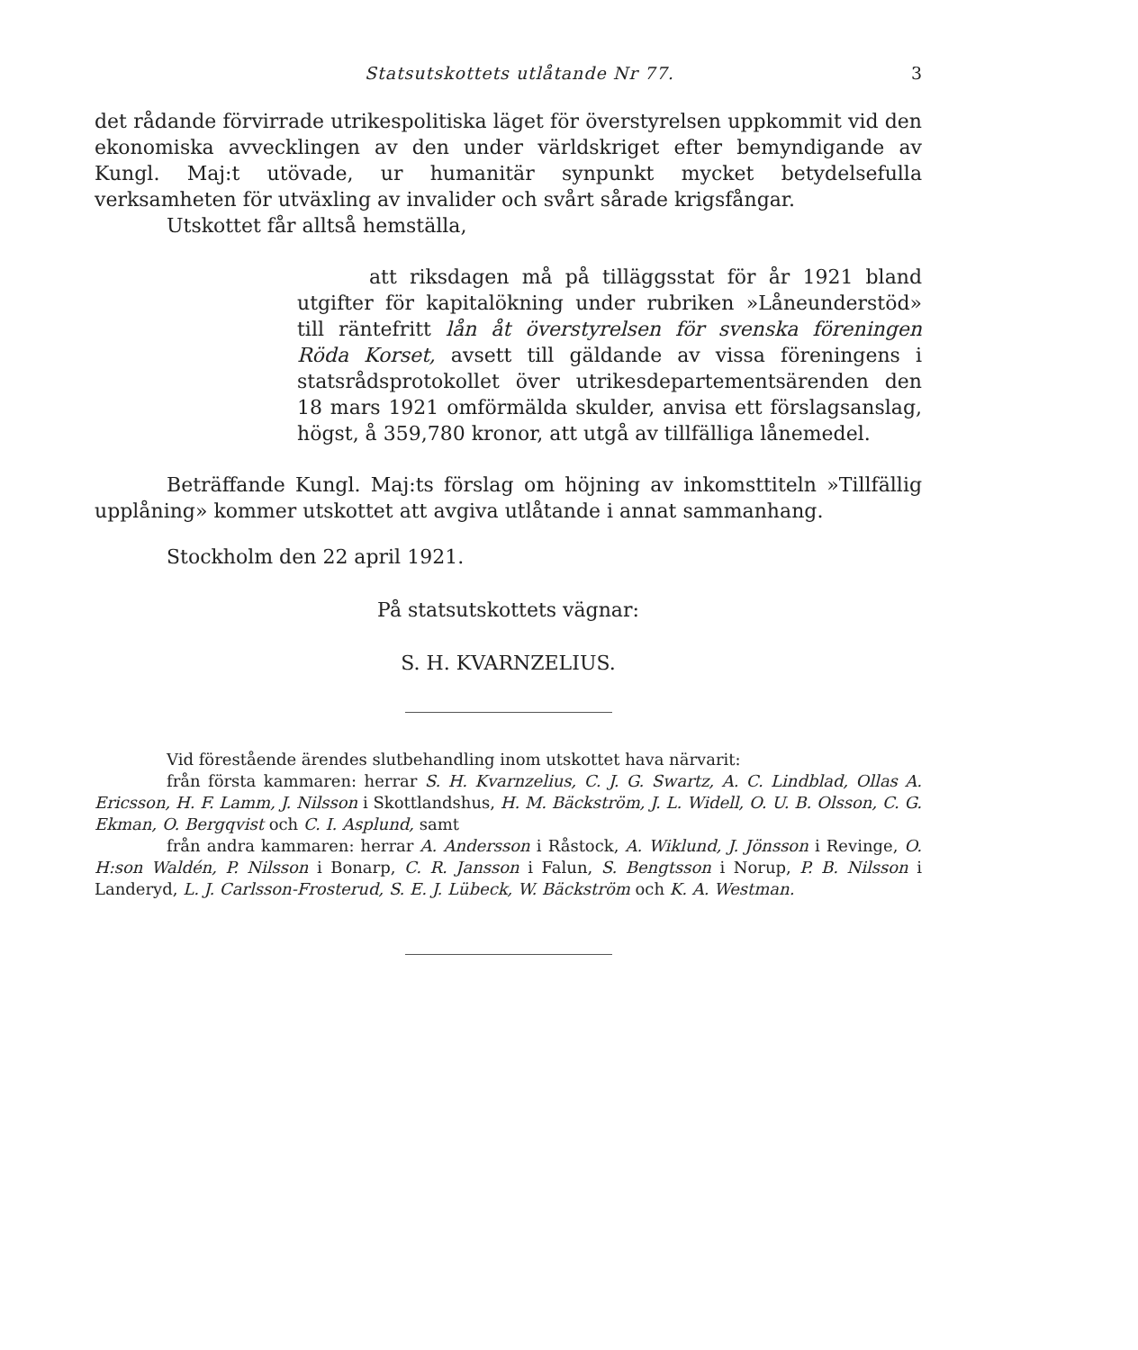Statsutskottets utlåtande Nr 77. 3
det rådande förvirrade utrikespolitiska läget för överstyrelsen uppkommit vid den ekonomiska avvecklingen av den under världskriget efter bemyndigande av Kungl. Maj:t utövade, ur humanitär synpunkt mycket betydelsefulla verksamheten för utväxling av invalider och svårt sårade krigsfångar.
Utskottet får alltså hemställa,
att riksdagen må på tilläggsstat för år 1921 bland utgifter för kapitalökning under rubriken »Låneunderstöd» till räntefritt lån åt överstyrelsen för svenska föreningen Röda Korset, avsett till gäldande av vissa föreningens i statsrådsprotokollet över utrikesdepartementsärenden den 18 mars 1921 omförmälda skulder, anvisa ett förslagsanslag, högst, å 359,780 kronor, att utgå av tillfälliga lånemedel.
Beträffande Kungl. Maj:ts förslag om höjning av inkomsttiteln »Tillfällig upplåning» kommer utskottet att avgiva utlåtande i annat sammanhang.
Stockholm den 22 april 1921.
På statsutskottets vägnar:
S. H. KVARNZELIUS.
Vid förestående ärendes slutbehandling inom utskottet hava närvarit:
från första kammaren: herrar S. H. Kvarnzelius, C. J. G. Swartz, A. C. Lindblad, Ollas A. Ericsson, H. F. Lamm, J. Nilsson i Skottlandshus, H. M. Bäckström, J. L. Widell, O. U. B. Olsson, C. G. Ekman, O. Bergqvist och C. I. Asplund, samt
från andra kammaren: herrar A. Andersson i Råstock, A. Wiklund, J. Jönsson i Revinge, O. H:son Waldén, P. Nilsson i Bonarp, C. R. Jansson i Falun, S. Bengtsson i Norup, P. B. Nilsson i Landeryd, L. J. Carlsson-Frosterud, S. E. J. Lübeck, W. Bäckström och K. A. Westman.